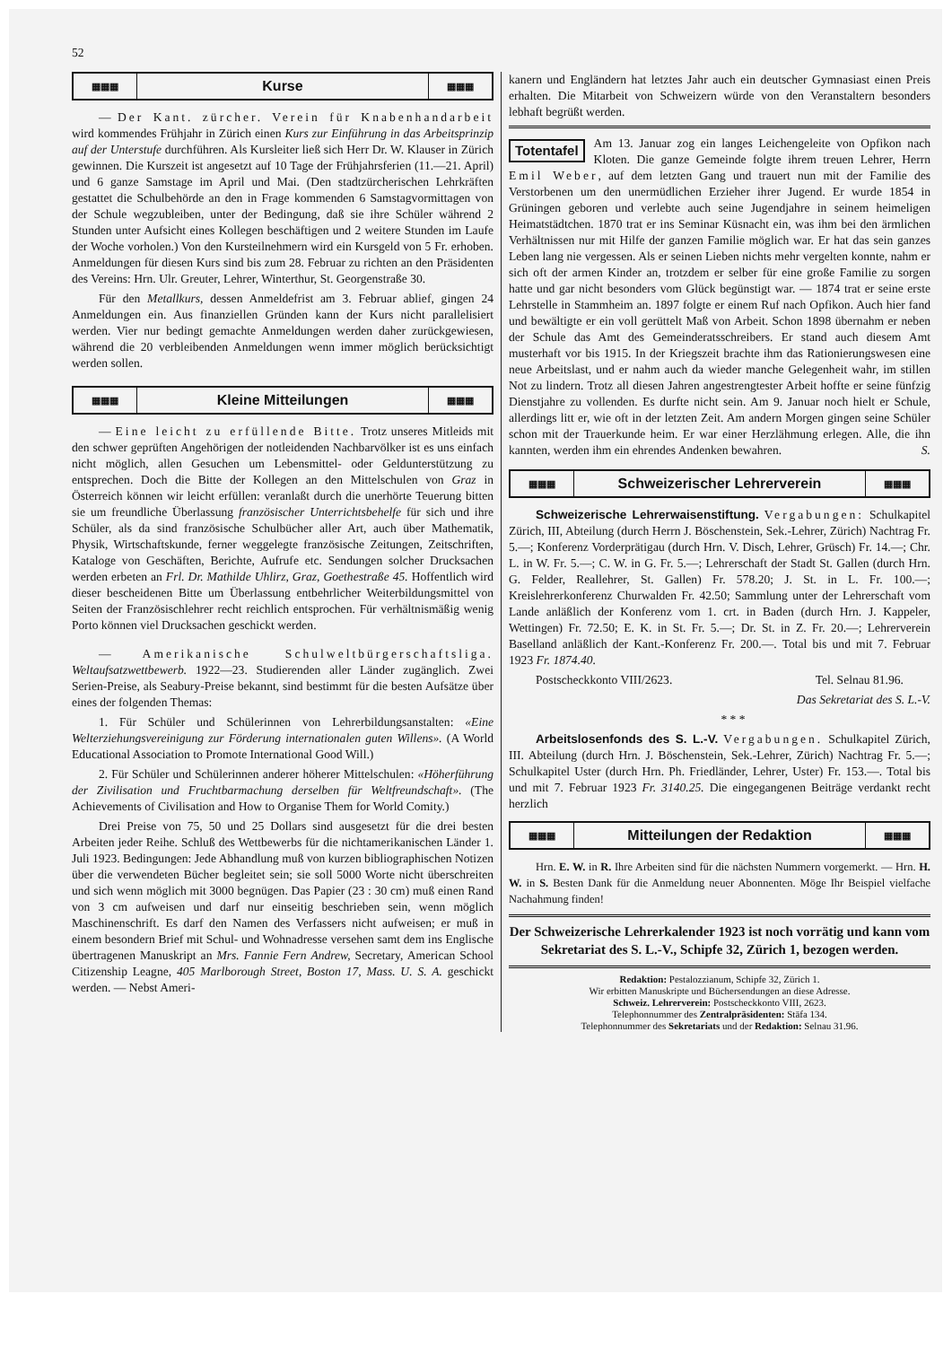52
▦▦▦ Kurse ▦▦▦
— Der Kant. zürcher. Verein für Knabenhandarbeit wird kommendes Frühjahr in Zürich einen Kurs zur Einführung in das Arbeitsprinzip auf der Unterstufe durchführen. Als Kursleiter ließ sich Herr Dr. W. Klauser in Zürich gewinnen. Die Kurszeit ist angesetzt auf 10 Tage der Frühjahrsferien (11.—21. April) und 6 ganze Samstage im April und Mai. (Den stadtzürcherischen Lehrkräften gestattet die Schulbehörde an den in Frage kommenden 6 Samstagvormittagen von der Schule wegzubleiben, unter der Bedingung, daß sie ihre Schüler während 2 Stunden unter Aufsicht eines Kollegen beschäftigen und 2 weitere Stunden im Laufe der Woche vorholen.) Von den Kursteilnehmern wird ein Kursgeld von 5 Fr. erhoben. Anmeldungen für diesen Kurs sind bis zum 28. Februar zu richten an den Präsidenten des Vereins: Hrn. Ulr. Greuter, Lehrer, Winterthur, St. Georgenstraße 30.
Für den Metallkurs, dessen Anmeldefrist am 3. Februar ablief, gingen 24 Anmeldungen ein. Aus finanziellen Gründen kann der Kurs nicht parallelisiert werden. Vier nur bedingt gemachte Anmeldungen werden daher zurückgewiesen, während die 20 verbleibenden Anmeldungen wenn immer möglich berücksichtigt werden sollen.
▦▦▦ Kleine Mitteilungen ▦▦▦
— Eine leicht zu erfüllende Bitte. Trotz unseres Mitleids mit den schwer geprüften Angehörigen der notleidenden Nachbarvölker ist es uns einfach nicht möglich, allen Gesuchen um Lebensmittel- oder Geldunterstützung zu entsprechen. Doch die Bitte der Kollegen an den Mittelschulen von Graz in Österreich können wir leicht erfüllen: veranlaßt durch die unerhörte Teuerung bitten sie um freundliche Überlassung französischer Unterrichtsbehelfe für sich und ihre Schüler, als da sind französische Schulbücher aller Art, auch über Mathematik, Physik, Wirtschaftskunde, ferner weggelegte französische Zeitungen, Zeitschriften, Kataloge von Geschäften, Berichte, Aufrufe etc. Sendungen solcher Drucksachen werden erbeten an Frl. Dr. Mathilde Uhlirz, Graz, Goethestraße 45. Hoffentlich wird dieser bescheidenen Bitte um Überlassung entbehrlicher Weiterbildungsmittel von Seiten der Französischlehrer recht reichlich entsprochen. Für verhältnismäßig wenig Porto können viel Drucksachen geschickt werden.
— Amerikanische Schulweltbürgerschaftsliga. Weltaufsatzwettbewerb. 1922—23. Studierenden aller Länder zugänglich. Zwei Serien-Preise, als Seabury-Preise bekannt, sind bestimmt für die besten Aufsätze über eines der folgenden Themas:
1. Für Schüler und Schülerinnen von Lehrerbildungsanstalten: «Eine Welterziehungsvereinigung zur Förderung internationalen guten Willens». (A World Educational Association to Promote International Good Will.)
2. Für Schüler und Schülerinnen anderer höherer Mittelschulen: «Höherführung der Zivilisation und Fruchtbarmachung derselben für Weltfreundschaft». (The Achievements of Civilisation and How to Organise Them for World Comity.)
Drei Preise von 75, 50 und 25 Dollars sind ausgesetzt für die drei besten Arbeiten jeder Reihe. Schluß des Wettbewerbs für die nichtamerikanischen Länder 1. Juli 1923. Bedingungen: Jede Abhandlung muß von kurzen bibliographischen Notizen über die verwendeten Bücher begleitet sein; sie soll 5000 Worte nicht überschreiten und sich wenn möglich mit 3000 begnügen. Das Papier (23 : 30 cm) muß einen Rand von 3 cm aufweisen und darf nur einseitig beschrieben sein, wenn möglich Maschinenschrift. Es darf den Namen des Verfassers nicht aufweisen; er muß in einem besondern Brief mit Schul- und Wohnadresse versehen samt dem ins Englische übertragenen Manuskript an Mrs. Fannie Fern Andrew, Secretary, American School Citizenship Leagne, 405 Marlborough Street, Boston 17, Mass. U. S. A. geschickt werden. — Nebst Ameri-
kanern und Engländern hat letztes Jahr auch ein deutscher Gymnasiast einen Preis erhalten. Die Mitarbeit von Schweizern würde von den Veranstaltern besonders lebhaft begrüßt werden.
Totentafel Am 13. Januar zog ein langes Leichengeleite von Opfikon nach Kloten. Die ganze Gemeinde folgte ihrem treuen Lehrer, Herrn Emil Weber, auf dem letzten Gang und trauert nun mit der Familie des Verstorbenen um den unermüdlichen Erzieher ihrer Jugend. Er wurde 1854 in Grüningen geboren und verlebte auch seine Jugendjahre in seinem heimeligen Heimatstädtchen. 1870 trat er ins Seminar Küsnacht ein, was ihm bei den ärmlichen Verhältnissen nur mit Hilfe der ganzen Familie möglich war. Er hat das sein ganzes Leben lang nie vergessen. Als er seinen Lieben nichts mehr vergelten konnte, nahm er sich oft der armen Kinder an, trotzdem er selber für eine große Familie zu sorgen hatte und gar nicht besonders vom Glück begünstigt war. — 1874 trat er seine erste Lehrstelle in Stammheim an. 1897 folgte er einem Ruf nach Opfikon. Auch hier fand und bewältigte er ein voll gerüttelt Maß von Arbeit. Schon 1898 übernahm er neben der Schule das Amt des Gemeinderatsschreibers. Er stand auch diesem Amt musterhaft vor bis 1915. In der Kriegszeit brachte ihm das Rationierungswesen eine neue Arbeitslast, und er nahm auch da wieder manche Gelegenheit wahr, im stillen Not zu lindern. Trotz all diesen Jahren angestrengtester Arbeit hoffte er seine fünfzig Dienstjahre zu vollenden. Es durfte nicht sein. Am 9. Januar noch hielt er Schule, allerdings litt er, wie oft in der letzten Zeit. Am andern Morgen gingen seine Schüler schon mit der Trauerkunde heim. Er war einer Herzlähmung erlegen. Alle, die ihn kannten, werden ihm ein ehrendes Andenken bewahren. S.
▦▦▦ Schweizerischer Lehrerverein ▦▦▦
Schweizerische Lehrerwaisenstiftung. Vergabungen: Schulkapitel Zürich, III, Abteilung (durch Herrn J. Böschenstein, Sek.-Lehrer, Zürich) Nachtrag Fr. 5.—; Konferenz Vorderprätigau (durch Hrn. V. Disch, Lehrer, Grüsch) Fr. 14.—; Chr. L. in W. Fr. 5.—; C. W. in G. Fr. 5.—; Lehrerschaft der Stadt St. Gallen (durch Hrn. G. Felder, Reallehrer, St. Gallen) Fr. 578.20; J. St. in L. Fr. 100.—; Kreislehrerkonferenz Churwalden Fr. 42.50; Sammlung unter der Lehrerschaft vom Lande anläßlich der Konferenz vom 1. crt. in Baden (durch Hrn. J. Kappeler, Wettingen) Fr. 72.50; E. K. in St. Fr. 5.—; Dr. St. in Z. Fr. 20.—; Lehrerverein Baselland anläßlich der Kant.-Konferenz Fr. 200.—. Total bis und mit 7. Februar 1923 Fr. 1874.40.
Postscheckkonto VIII/2623. Tel. Selnau 81.96.
Das Sekretariat des S. L.-V.
* * *
Arbeitslosenfonds des S. L.-V. Vergabungen. Schulkapitel Zürich, III. Abteilung (durch Hrn. J. Böschenstein, Sek.-Lehrer, Zürich) Nachtrag Fr. 5.—; Schulkapitel Uster (durch Hrn. Ph. Friedländer, Lehrer, Uster) Fr. 153.—. Total bis und mit 7. Februar 1923 Fr. 3140.25. Die eingegangenen Beiträge verdankt recht herzlich
▦▦▦ Mitteilungen der Redaktion ▦▦▦
Hrn. E. W. in R. Ihre Arbeiten sind für die nächsten Nummern vorgemerkt. — Hrn. H. W. in S. Besten Dank für die Anmeldung neuer Abonnenten. Möge Ihr Beispiel vielfache Nachahmung finden!
Der Schweizerische Lehrerkalender 1923 ist noch vorrätig und kann vom Sekretariat des S. L.-V., Schipfe 32, Zürich 1, bezogen werden.
Redaktion: Pestalozzianum, Schipfe 32, Zürich 1.
Wir erbitten Manuskripte und Büchersendungen an diese Adresse.
Schweiz. Lehrerverein: Postscheckkonto VIII, 2623.
Telephonnummer des Zentralpräsidenten: Stäfa 134.
Telephonnummer des Sekretariats und der Redaktion: Selnau 31.96.